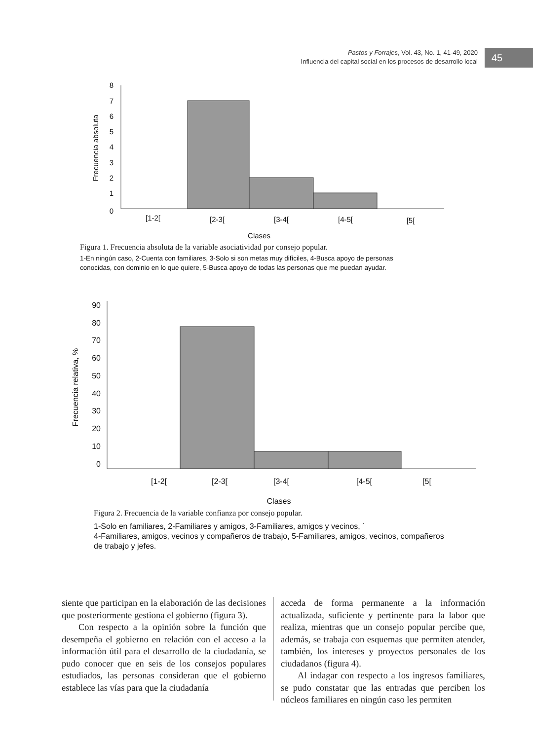Pastos y Forrajes, Vol. 43, No. 1, 41-49, 2020
Influencia del capital social en los procesos de desarrollo local
45
8
7
6
5
4
3
2
1
0
[1-2[
[2-3[
[3-4[
[4-5[
[5[
Clases
Frecuencia absoluta
Figura 1. Frecuencia absoluta de la variable asociatividad por consejo popular.
1-En ningún caso, 2-Cuenta con familiares, 3-Solo si son metas muy difíciles, 4-Busca apoyo de personas conocidas, con dominio en lo que quiere, 5-Busca apoyo de todas las personas que me puedan ayudar.
90
80
70
60
50
40
30
20
10
0
[1-2[
[2-3[
[3-4[
[4-5[
[5[
Clases
Frecuencia relativa, %
Figura 2. Frecuencia de la variable confianza por consejo popular.
1-Solo en familiares, 2-Familiares y amigos, 3-Familiares, amigos y vecinos, ´
4-Familiares, amigos, vecinos y compañeros de trabajo, 5-Familiares, amigos, vecinos, compañeros de trabajo y jefes.
siente que participan en la elaboración de las decisiones que posteriormente gestiona el gobierno (figura 3).
Con respecto a la opinión sobre la función que desempeña el gobierno en relación con el acceso a la información útil para el desarrollo de la ciudadanía, se pudo conocer que en seis de los consejos populares estudiados, las personas consideran que el gobierno establece las vías para que la ciudadanía
acceda de forma permanente a la información actualizada, suficiente y pertinente para la labor que realiza, mientras que un consejo popular percibe que, además, se trabaja con esquemas que permiten atender, también, los intereses y proyectos personales de los ciudadanos (figura 4).
Al indagar con respecto a los ingresos familiares, se pudo constatar que las entradas que perciben los núcleos familiares en ningún caso les permiten